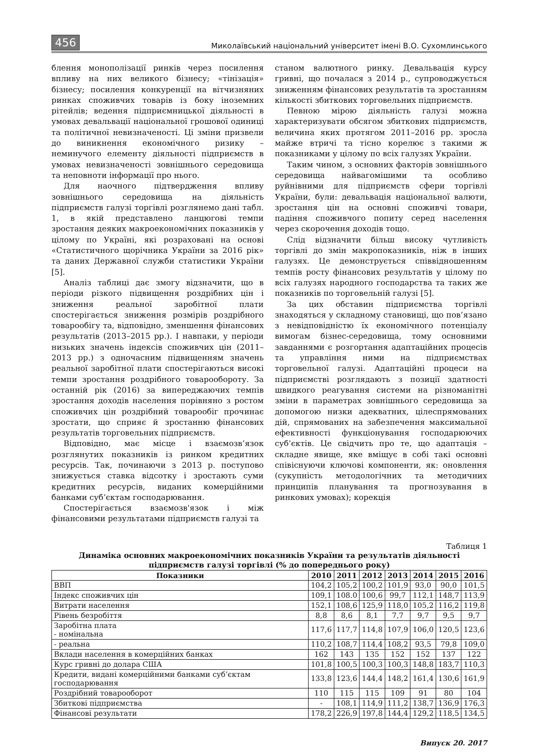456 Миколаївський національний університет імені В.О. Сухомлинського
блення монополізації ринків через посилення впливу на них великого бізнесу; «тінізація» бізнесу; посилення конкуренції на вітчизняних ринках споживчих товарів із боку іноземних рітейлів; ведення підприємницької діяльності в умовах девальвації національної грошової одиниці та політичної невизначеності. Ці зміни призвели до виникнення економічного ризику – неминучого елементу діяльності підприємств в умовах невизначеності зовнішнього середовища та неповноти інформації про нього.
Для наочного підтвердження впливу зовнішнього середовища на діяльність підприємств галузі торгівлі розглянемо дані табл. 1, в якій представлено ланцюгові темпи зростання деяких макроекономічних показників у цілому по Україні, які розраховані на основі «Статистичного щорічника України за 2016 рік» та даних Державної служби статистики України [5].
Аналіз таблиці дає змогу відзначити, що в періоди різкого підвищення роздрібних цін і зниження реальної заробітної плати спостерігається зниження розмірів роздрібного товарообігу та, відповідно, зменшення фінансових результатів (2013–2015 рр.). І навпаки, у періоди низьких значень індексів споживчих цін (2011–2013 рр.) з одночасним підвищенням значень реальної заробітної плати спостерігаються високі темпи зростання роздрібного товарообороту. За останній рік (2016) за випереджаючих темпів зростання доходів населення порівняно з ростом споживчих цін роздрібний товарообіг прочинає зростати, що сприяє й зростанню фінансових результатів торговельних підприємств.
Відповідно, має місце і взаємозв’язок розглянутих показників із ринком кредитних ресурсів. Так, починаючи з 2013 р. поступово знижується ставка відсотку і зростають суми кредитних ресурсів, виданих комерційними банками суб’єктам господарювання.
Спостерігається взаємозв'язок і між фінансовими результатами підприємств галузі та
станом валютного ринку. Девальвація курсу гривні, що почалася з 2014 р., супроводжується зниженням фінансових результатів та зростанням кількості збиткових торговельних підприємств.
Певною мірою діяльність галузі можна характеризувати обсягом збиткових підприємств, величина яких протягом 2011–2016 рр. зросла майже втричі та тісно корелює з такими ж показниками у цілому по всіх галузях України.
Таким чином, з основних факторів зовнішнього середовища найвагомішими та особливо руйнівними для підприємств сфери торгівлі України, були: девальвація національної валюти, зростання цін на основні споживчі товари, падіння споживчого попиту серед населення через скорочення доходів тощо.
Слід відзначити більш високу чутливість торгівлі до змін макропоказників, ніж в інших галузях. Це демонструється співвідношенням темпів росту фінансових результатів у цілому по всіх галузях народного господарства та таких же показників по торговельній галузі [5].
За цих обставин підприємства торгівлі знаходяться у складному становищі, що пов’язано з невідповідністю їх економічного потенціалу вимогам бізнес-середовища, тому основними завданнями є розгортання адаптаційних процесів та управління ними на підприємствах торговельної галузі. Адаптаційні процеси на підприємстві розглядають з позиції здатності швидкого реагування системи на різноманітні зміни в параметрах зовнішнього середовища за допомогою низки адекватних, цілеспрямованих дій, спрямованих на забезпечення максимальної ефективності функціонування господарюючих суб’єктів. Це свідчить про те, що адаптація – складне явище, яке вміщує в собі такі основні співіснуючи ключові компоненти, як: оновлення (сукупність методологічних та методичних принципів планування та прогнозування в ринкових умовах); корекція
Таблиця 1
Динаміка основних макроекономічних показників України та результатів діяльності
підприємств галузі торгівлі (% до попереднього року)
| Показники | 2010 | 2011 | 2012 | 2013 | 2014 | 2015 | 2016 |
| --- | --- | --- | --- | --- | --- | --- | --- |
| ВВП | 104,2 | 105,2 | 100,2 | 101,9 | 93,0 | 90,0 | 101,5 |
| Індекс споживчих цін | 109,1 | 108.0 | 100,6 | 99,7 | 112,1 | 148,7 | 113,9 |
| Витрати населення | 152,1 | 108,6 | 125,9 | 118,0 | 105,2 | 116,2 | 119,8 |
| Рівень безробіття | 8,8 | 8,6 | 8,1 | 7,7 | 9,7 | 9,5 | 9,7 |
| Заробітна плата - номінальна | 117,6 | 117,7 | 114,8 | 107,9 | 106,0 | 120,5 | 123,6 |
| - реальна | 110,2 | 108,7 | 114,4 | 108,2 | 93,5 | 79,8 | 109,0 |
| Вклади населення в комерційних банках | 162 | 143 | 135 | 152 | 152 | 137 | 122 |
| Курс гривні до долара США | 101,8 | 100,5 | 100,3 | 100,3 | 148,8 | 183,7 | 110,3 |
| Кредити, видані комерційними банками суб’єктам господарювання | 133,8 | 123,6 | 144,4 | 148,2 | 161,4 | 130,6 | 161,9 |
| Роздрібний товарооборот | 110 | 115 | 115 | 109 | 91 | 80 | 104 |
| Збиткові підприємства | - | 108,1 | 114,9 | 111,2 | 138,7 | 136,9 | 176,3 |
| Фінансові результати | 178,2 | 226,9 | 197,8 | 144,4 | 129,2 | 118,5 | 134,5 |
Випуск 20. 2017